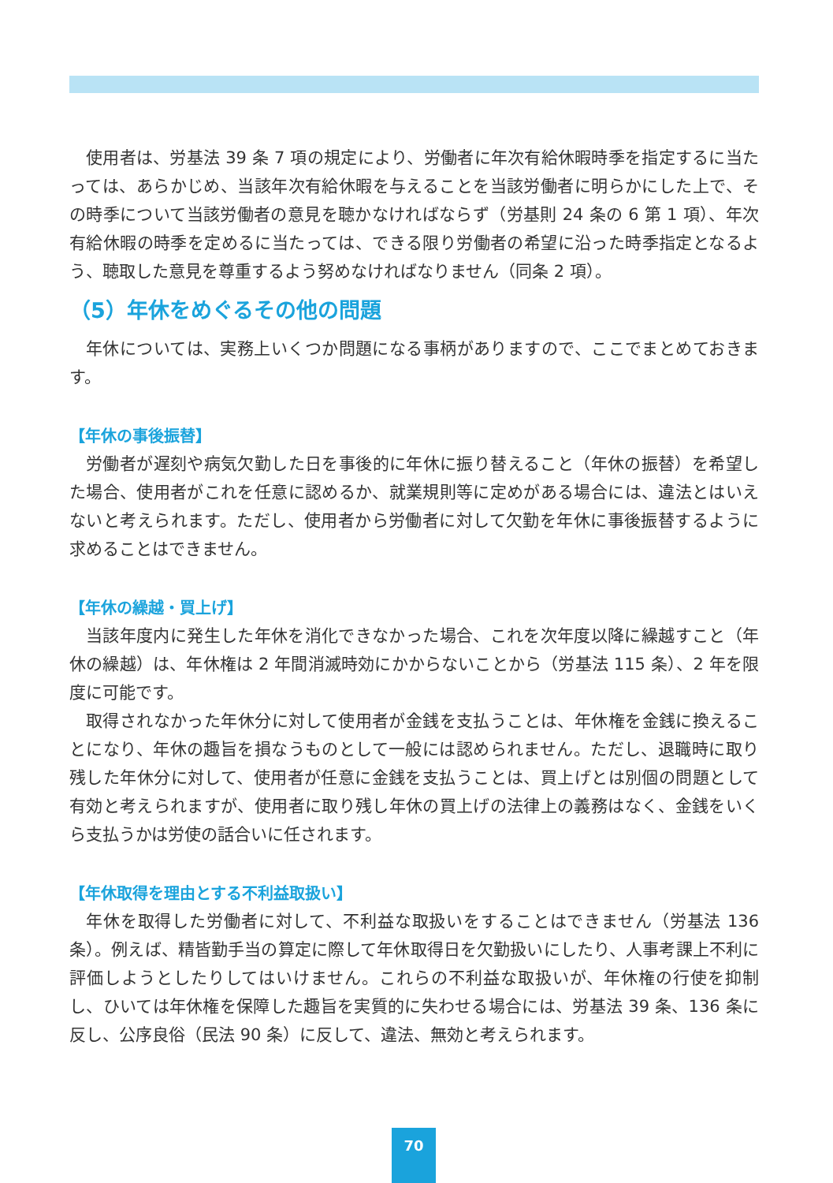使用者は、労基法 39 条 7 項の規定により、労働者に年次有給休暇時季を指定するに当たっては、あらかじめ、当該年次有給休暇を与えることを当該労働者に明らかにした上で、その時季について当該労働者の意見を聴かなければならず（労基則 24 条の 6 第 1 項）、年次有給休暇の時季を定めるに当たっては、できる限り労働者の希望に沿った時季指定となるよう、聴取した意見を尊重するよう努めなければなりません（同条 2 項）。
（5）年休をめぐるその他の問題
年休については、実務上いくつか問題になる事柄がありますので、ここでまとめておきます。
【年休の事後振替】
労働者が遅刻や病気欠勤した日を事後的に年休に振り替えること（年休の振替）を希望した場合、使用者がこれを任意に認めるか、就業規則等に定めがある場合には、違法とはいえないと考えられます。ただし、使用者から労働者に対して欠勤を年休に事後振替するように求めることはできません。
【年休の繰越・買上げ】
当該年度内に発生した年休を消化できなかった場合、これを次年度以降に繰越すこと（年休の繰越）は、年休権は 2 年間消滅時効にかからないことから（労基法 115 条）、2 年を限度に可能です。
取得されなかった年休分に対して使用者が金銭を支払うことは、年休権を金銭に換えることになり、年休の趣旨を損なうものとして一般には認められません。ただし、退職時に取り残した年休分に対して、使用者が任意に金銭を支払うことは、買上げとは別個の問題として有効と考えられますが、使用者に取り残し年休の買上げの法律上の義務はなく、金銭をいくら支払うかは労使の話合いに任されます。
【年休取得を理由とする不利益取扱い】
年休を取得した労働者に対して、不利益な取扱いをすることはできません（労基法 136 条）。例えば、精皆勤手当の算定に際して年休取得日を欠勤扱いにしたり、人事考課上不利に評価しようとしたりしてはいけません。これらの不利益な取扱いが、年休権の行使を抑制し、ひいては年休権を保障した趣旨を実質的に失わせる場合には、労基法 39 条、136 条に反し、公序良俗（民法 90 条）に反して、違法、無効と考えられます。
70